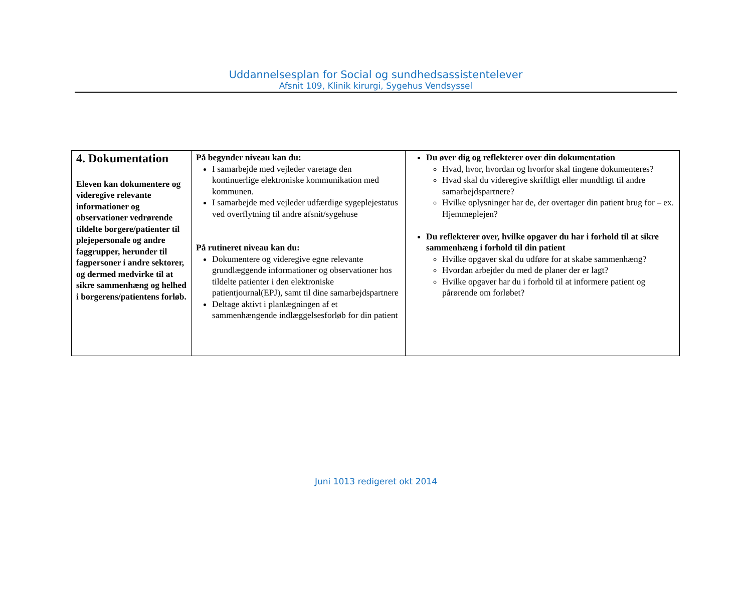Uddannelsesplan for Social og sundhedsassistentelever
Afsnit 109, Klinik kirurgi, Sygehus Vendsyssel
| 4. Dokumentation Eleven kan dokumentere og videregive relevante informationer og observationer vedrørende tildelte borgere/patienter til plejepersonale og andre faggrupper, herunder til fagpersoner i andre sektorer, og dermed medvirke til at sikre sammenhæng og helhed i borgerens/patientens forløb. | På begynder niveau kan du: I samarbejde med vejleder varetage den kontinuerlige elektroniske kommunikation med kommunen. I samarbejde med vejleder udfærdige sygeplejestatus ved overflytning til andre afsnit/sygehuse På rutineret niveau kan du: Dokumentere og videregive egne relevante grundlæggende informationer og observationer hos tildelte patienter i den elektroniske patientjournal(EPJ), samt til dine samarbejdspartnere Deltage aktivt i planlægningen af et sammenhængende indlæggelsesforløb for din patient | Du øver dig og reflekterer over din dokumentation Hvad, hvor, hvordan og hvorfor skal tingene dokumenteres? Hvad skal du videregive skriftligt eller mundtligt til andre samarbejdspartnere? Hvilke oplysninger har de, der overtager din patient brug for – ex. Hjemmeplejen? Du reflekterer over, hvilke opgaver du har i forhold til at sikre sammenhæng i forhold til din patient Hvilke opgaver skal du udføre for at skabe sammenhæng? Hvordan arbejder du med de planer der er lagt? Hvilke opgaver har du i forhold til at informere patient og pårørende om forløbet? |
Juni 1013 redigeret okt 2014